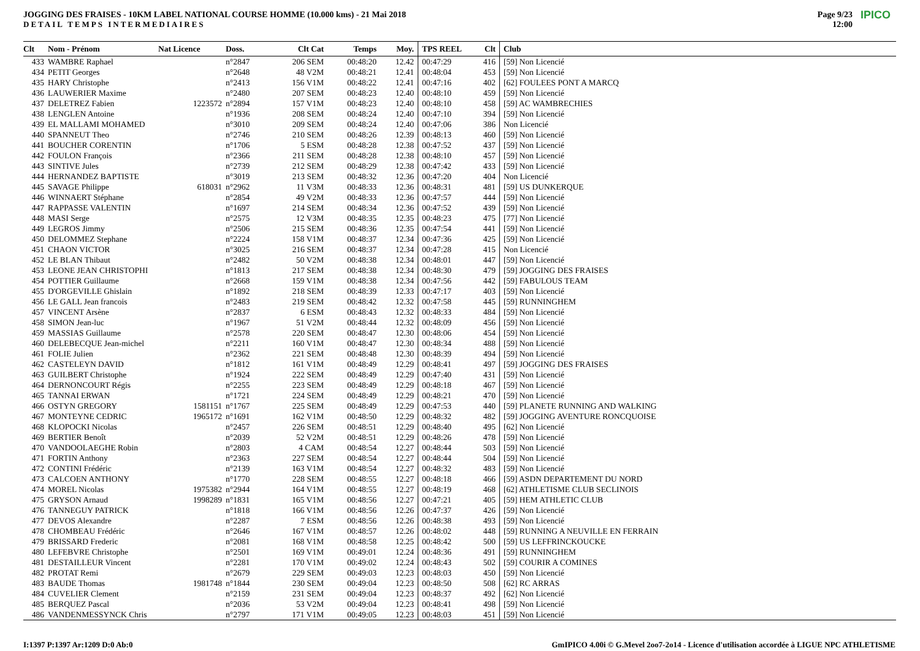JOGGING DES FRAISES - 10KM LABEL NATIONAL COURSE HOMME (10.000 kms) - 21 Mai 2018
DETAIL TEMPS INTERMEDIAIRES
Page 9/23
12:00
IPICO
| Clt | Nom - Prénom | Nat Licence | Doss. | Clt Cat | Temps | Moy. | TPS REEL | Clt | Club |
| --- | --- | --- | --- | --- | --- | --- | --- | --- | --- |
| 433 | WAMBRE Raphael | | n°2847 | 206 SEM | 00:48:20 | 12.42 | 00:47:29 | 416 | [59] Non Licencié |
| 434 | PETIT Georges | | n°2648 | 48 V2M | 00:48:21 | 12.41 | 00:48:04 | 453 | [59] Non Licencié |
| 435 | HARY Christophe | | n°2413 | 156 V1M | 00:48:22 | 12.41 | 00:47:16 | 402 | [62] FOULEES PONT A MARCQ |
| 436 | LAUWERIER Maxime | | n°2480 | 207 SEM | 00:48:23 | 12.40 | 00:48:10 | 459 | [59] Non Licencié |
| 437 | DELETREZ Fabien | 1223572 | n°2894 | 157 V1M | 00:48:23 | 12.40 | 00:48:10 | 458 | [59] AC WAMBRECHIES |
| 438 | LENGLEN Antoine | | n°1936 | 208 SEM | 00:48:24 | 12.40 | 00:47:10 | 394 | [59] Non Licencié |
| 439 | EL MALLAMI MOHAMED | | n°3010 | 209 SEM | 00:48:24 | 12.40 | 00:47:06 | 386 | Non Licencié |
| 440 | SPANNEUT Theo | | n°2746 | 210 SEM | 00:48:26 | 12.39 | 00:48:13 | 460 | [59] Non Licencié |
| 441 | BOUCHER CORENTIN | | n°1706 | 5 ESM | 00:48:28 | 12.38 | 00:47:52 | 437 | [59] Non Licencié |
| 442 | FOULON François | | n°2366 | 211 SEM | 00:48:28 | 12.38 | 00:48:10 | 457 | [59] Non Licencié |
| 443 | SINTIVE Jules | | n°2739 | 212 SEM | 00:48:29 | 12.38 | 00:47:42 | 433 | [59] Non Licencié |
| 444 | HERNANDEZ BAPTISTE | | n°3019 | 213 SEM | 00:48:32 | 12.36 | 00:47:20 | 404 | Non Licencié |
| 445 | SAVAGE Philippe | 618031 | n°2962 | 11 V3M | 00:48:33 | 12.36 | 00:48:31 | 481 | [59] US DUNKERQUE |
| 446 | WINNAERT Stéphane | | n°2854 | 49 V2M | 00:48:33 | 12.36 | 00:47:57 | 444 | [59] Non Licencié |
| 447 | RAPPASSE VALENTIN | | n°1697 | 214 SEM | 00:48:34 | 12.36 | 00:47:52 | 439 | [59] Non Licencié |
| 448 | MASI Serge | | n°2575 | 12 V3M | 00:48:35 | 12.35 | 00:48:23 | 475 | [77] Non Licencié |
| 449 | LEGROS Jimmy | | n°2506 | 215 SEM | 00:48:36 | 12.35 | 00:47:54 | 441 | [59] Non Licencié |
| 450 | DELOMMEZ Stephane | | n°2224 | 158 V1M | 00:48:37 | 12.34 | 00:47:36 | 425 | [59] Non Licencié |
| 451 | CHAON VICTOR | | n°3025 | 216 SEM | 00:48:37 | 12.34 | 00:47:28 | 415 | Non Licencié |
| 452 | LE BLAN Thibaut | | n°2482 | 50 V2M | 00:48:38 | 12.34 | 00:48:01 | 447 | [59] Non Licencié |
| 453 | LEONE JEAN CHRISTOPHI | | n°1813 | 217 SEM | 00:48:38 | 12.34 | 00:48:30 | 479 | [59] JOGGING DES FRAISES |
| 454 | POTTIER Guillaume | | n°2668 | 159 V1M | 00:48:38 | 12.34 | 00:47:56 | 442 | [59] FABULOUS TEAM |
| 455 | D'ORGEVILLE Ghislain | | n°1892 | 218 SEM | 00:48:39 | 12.33 | 00:47:17 | 403 | [59] Non Licencié |
| 456 | LE GALL Jean francois | | n°2483 | 219 SEM | 00:48:42 | 12.32 | 00:47:58 | 445 | [59] RUNNINGHEM |
| 457 | VINCENT Arsène | | n°2837 | 6 ESM | 00:48:43 | 12.32 | 00:48:33 | 484 | [59] Non Licencié |
| 458 | SIMON Jean-luc | | n°1967 | 51 V2M | 00:48:44 | 12.32 | 00:48:09 | 456 | [59] Non Licencié |
| 459 | MASSIAS Guillaume | | n°2578 | 220 SEM | 00:48:47 | 12.30 | 00:48:06 | 454 | [59] Non Licencié |
| 460 | DELEBECQUE Jean-michel | | n°2211 | 160 V1M | 00:48:47 | 12.30 | 00:48:34 | 488 | [59] Non Licencié |
| 461 | FOLIE Julien | | n°2362 | 221 SEM | 00:48:48 | 12.30 | 00:48:39 | 494 | [59] Non Licencié |
| 462 | CASTELEYN DAVID | | n°1812 | 161 V1M | 00:48:49 | 12.29 | 00:48:41 | 497 | [59] JOGGING DES FRAISES |
| 463 | GUILBERT Christophe | | n°1924 | 222 SEM | 00:48:49 | 12.29 | 00:47:40 | 431 | [59] Non Licencié |
| 464 | DERNONCOURT Régis | | n°2255 | 223 SEM | 00:48:49 | 12.29 | 00:48:18 | 467 | [59] Non Licencié |
| 465 | TANNAI ERWAN | | n°1721 | 224 SEM | 00:48:49 | 12.29 | 00:48:21 | 470 | [59] Non Licencié |
| 466 | OSTYN GREGORY | 1581151 | n°1767 | 225 SEM | 00:48:49 | 12.29 | 00:47:53 | 440 | [59] PLANETE RUNNING AND WALKING |
| 467 | MONTEYNE CEDRIC | 1965172 | n°1691 | 162 V1M | 00:48:50 | 12.29 | 00:48:32 | 482 | [59] JOGGING AVENTURE RONCQUOISE |
| 468 | KLOPOCKI Nicolas | | n°2457 | 226 SEM | 00:48:51 | 12.29 | 00:48:40 | 495 | [62] Non Licencié |
| 469 | BERTIER Benoît | | n°2039 | 52 V2M | 00:48:51 | 12.29 | 00:48:26 | 478 | [59] Non Licencié |
| 470 | VANDOOLAEGHE Robin | | n°2803 | 4 CAM | 00:48:54 | 12.27 | 00:48:44 | 503 | [59] Non Licencié |
| 471 | FORTIN Anthony | | n°2363 | 227 SEM | 00:48:54 | 12.27 | 00:48:44 | 504 | [59] Non Licencié |
| 472 | CONTINI Frédéric | | n°2139 | 163 V1M | 00:48:54 | 12.27 | 00:48:32 | 483 | [59] Non Licencié |
| 473 | CALCOEN ANTHONY | | n°1770 | 228 SEM | 00:48:55 | 12.27 | 00:48:18 | 466 | [59] ASDN DEPARTEMENT DU NORD |
| 474 | MOREL Nicolas | 1975382 | n°2944 | 164 V1M | 00:48:55 | 12.27 | 00:48:19 | 468 | [62] ATHLETISME CLUB SECLINOIS |
| 475 | GRYSON Arnaud | 1998289 | n°1831 | 165 V1M | 00:48:56 | 12.27 | 00:47:21 | 405 | [59] HEM ATHLETIC CLUB |
| 476 | TANNEGUY PATRICK | | n°1818 | 166 V1M | 00:48:56 | 12.26 | 00:47:37 | 426 | [59] Non Licencié |
| 477 | DEVOS Alexandre | | n°2287 | 7 ESM | 00:48:56 | 12.26 | 00:48:38 | 493 | [59] Non Licencié |
| 478 | CHOMBEAU Frédéric | | n°2646 | 167 V1M | 00:48:57 | 12.26 | 00:48:02 | 448 | [59] RUNNING A NEUVILLE EN FERRAIN |
| 479 | BRISSARD Frederic | | n°2081 | 168 V1M | 00:48:58 | 12.25 | 00:48:42 | 500 | [59] US LEFFRINCKOUCKE |
| 480 | LEFEBVRE Christophe | | n°2501 | 169 V1M | 00:49:01 | 12.24 | 00:48:36 | 491 | [59] RUNNINGHEM |
| 481 | DESTAILLEUR Vincent | | n°2281 | 170 V1M | 00:49:02 | 12.24 | 00:48:43 | 502 | [59] COURIR A COMINES |
| 482 | PROTAT Remi | | n°2679 | 229 SEM | 00:49:03 | 12.23 | 00:48:03 | 450 | [59] Non Licencié |
| 483 | BAUDE Thomas | 1981748 | n°1844 | 230 SEM | 00:49:04 | 12.23 | 00:48:50 | 508 | [62] RC ARRAS |
| 484 | CUVELIER Clement | | n°2159 | 231 SEM | 00:49:04 | 12.23 | 00:48:37 | 492 | [62] Non Licencié |
| 485 | BERQUEZ Pascal | | n°2036 | 53 V2M | 00:49:04 | 12.23 | 00:48:41 | 498 | [59] Non Licencié |
| 486 | VANDENMESSYNCK Chris | | n°2797 | 171 V1M | 00:49:05 | 12.23 | 00:48:03 | 451 | [59] Non Licencié |
I:1397 P:1397 Ar:1209 D:0 Ab:0
GmIPICO 4.00i © G.Mevel 2oo7-2o14 - Licence d'utilisation accordée à LIGUE NPC ATHLETISME